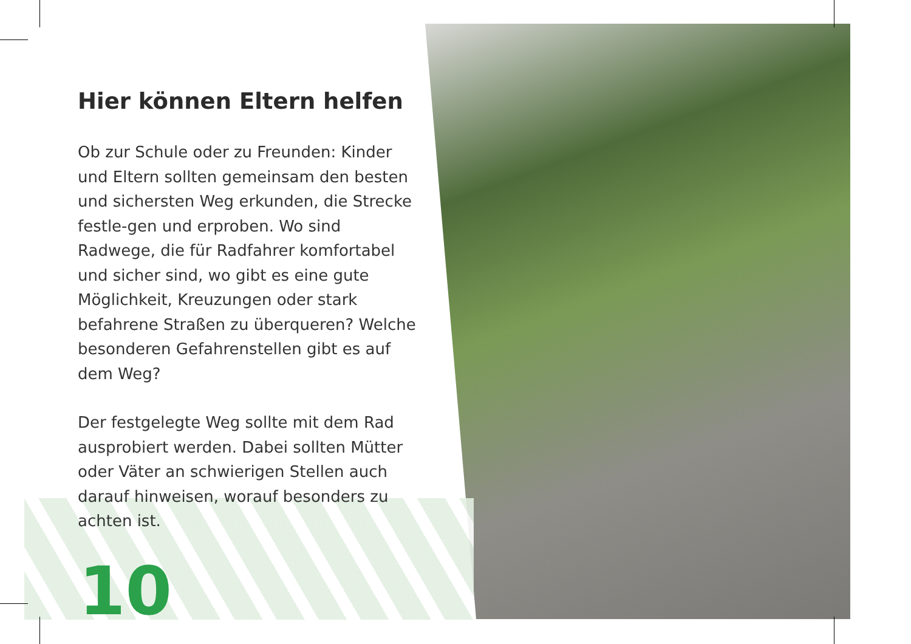Hier können Eltern helfen
Ob zur Schule oder zu Freunden: Kinder und Eltern sollten gemeinsam den besten und sichersten Weg erkunden, die Strecke festle-gen und erproben. Wo sind Radwege, die für Radfahrer komfortabel und sicher sind, wo gibt es eine gute Möglichkeit, Kreuzungen oder stark befahrene Straßen zu überqueren? Welche besonderen Gefahrenstellen gibt es auf dem Weg?
Der festgelegte Weg sollte mit dem Rad ausprobiert werden. Dabei sollten Mütter oder Väter an schwierigen Stellen auch darauf hinweisen, worauf besonders zu achten ist.
10